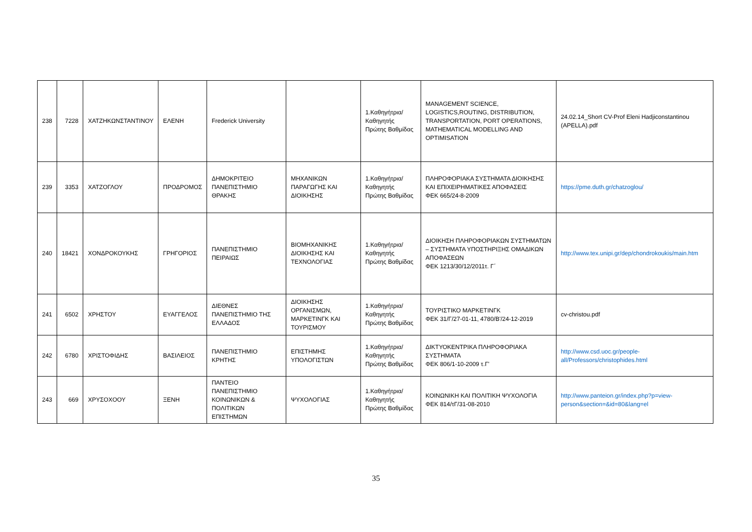| 238 | 7228 | ΧΑΤΖΗΚΩΝΣΤΑΝΤΙΝΟΥ | ΕΛΕΝΗ | Frederick University | | 1.Καθηγήτρια/Καθηγητής Πρώτης Βαθμίδας | MANAGEMENT SCIENCE, LOGISTICS,ROUTING, DISTRIBUTION, TRANSPORTATION, PORT OPERATIONS, MATHEMATICAL MODELLING AND OPTIMISATION | 24.02.14_Short CV-Prof Eleni Hadjiconstantinou (APELLA).pdf |
| 239 | 3353 | ΧΑΤΖΟΓΛΟΥ | ΠΡΟΔΡΟΜΟΣ | ΔΗΜΟΚΡΙΤΕΙΟ ΠΑΝΕΠΙΣΤΗΜΙΟ ΘΡΑΚΗΣ | ΜΗΧΑΝΙΚΩΝ ΠΑΡΑΓΩΓΗΣ ΚΑΙ ΔΙΟΙΚΗΣΗΣ | 1.Καθηγήτρια/Καθηγητής Πρώτης Βαθμίδας | ΠΛΗΡΟΦΟΡΙΑΚΑ ΣΥΣΤΗΜΑΤΑ ΔΙΟΙΚΗΣΗΣ ΚΑΙ ΕΠΙΧΕΙΡΗΜΑΤΙΚΕΣ ΑΠΟΦΑΣΕΙΣ ΦΕΚ 665/24-8-2009 | https://pme.duth.gr/chatzoglou/ |
| 240 | 18421 | ΧΟΝΔΡΟΚΟΥΚΗΣ | ΓΡΗΓΟΡΙΟΣ | ΠΑΝΕΠΙΣΤΗΜΙΟ ΠΕΙΡΑΙΩΣ | ΒΙΟΜΗΧΑΝΙΚΗΣ ΔΙΟΙΚΗΣΗΣ ΚΑΙ ΤΕΧΝΟΛΟΓΙΑΣ | 1.Καθηγήτρια/Καθηγητής Πρώτης Βαθμίδας | ΔΙΟΙΚΗΣΗ ΠΛΗΡΟΦΟΡΙΑΚΩΝ ΣΥΣΤΗΜΑΤΩΝ – ΣΥΣΤΗΜΑΤΑ ΥΠΟΣΤΗΡΙΞΗΣ ΟΜΑΔΙΚΩΝ ΑΠΟΦΑΣΕΩΝ ΦΕΚ 1213/30/12/2011τ. Γ΄ | http://www.tex.unipi.gr/dep/chondrokoukis/main.htm |
| 241 | 6502 | ΧΡΗΣΤΟΥ | ΕΥΑΓΓΕΛΟΣ | ΔΙΕΘΝΕΣ ΠΑΝΕΠΙΣΤΗΜΙΟ ΤΗΣ ΕΛΛΑΔΟΣ | ΔΙΟΙΚΗΣΗΣ ΟΡΓΑΝΙΣΜΩΝ, ΜΑΡΚΕΤΙΝΓΚ ΚΑΙ ΤΟΥΡΙΣΜΟΥ | 1.Καθηγήτρια/Καθηγητής Πρώτης Βαθμίδας | ΤΟΥΡΙΣΤΙΚΟ ΜΑΡΚΕΤΙΝΓΚ ΦΕΚ 31/Γ/27-01-11, 4780/Β'/24-12-2019 | cv-christou.pdf |
| 242 | 6780 | ΧΡΙΣΤΟΦΙΔΗΣ | ΒΑΣΙΛΕΙΟΣ | ΠΑΝΕΠΙΣΤΗΜΙΟ ΚΡΗΤΗΣ | ΕΠΙΣΤΗΜΗΣ ΥΠΟΛΟΓΙΣΤΩΝ | 1.Καθηγήτρια/Καθηγητής Πρώτης Βαθμίδας | ΔΙΚΤΥΟΚΕΝΤΡΙΚΑ ΠΛΗΡΟΦΟΡΙΑΚΑ ΣΥΣΤΗΜΑΤΑ ΦΕΚ 806/1-10-2009 τ.Γ' | http://www.csd.uoc.gr/people-all/Professors/christophides.html |
| 243 | 669 | ΧΡΥΣΟΧΟΟΥ | ΞΕΝΗ | ΠΑΝΤΕΙΟ ΠΑΝΕΠΙΣΤΗΜΙΟ ΚΟΙΝΩΝΙΚΩΝ & ΠΟΛΙΤΙΚΩΝ ΕΠΙΣΤΗΜΩΝ | ΨΥΧΟΛΟΓΙΑΣ | 1.Καθηγήτρια/Καθηγητής Πρώτης Βαθμίδας | ΚΟΙΝΩΝΙΚΗ ΚΑΙ ΠΟΛΙΤΙΚΗ ΨΥΧΟΛΟΓΙΑ ΦΕΚ 814/τΓ/31-08-2010 | http://www.panteion.gr/index.php?p=view-person&section=&id=80&lang=el |
35